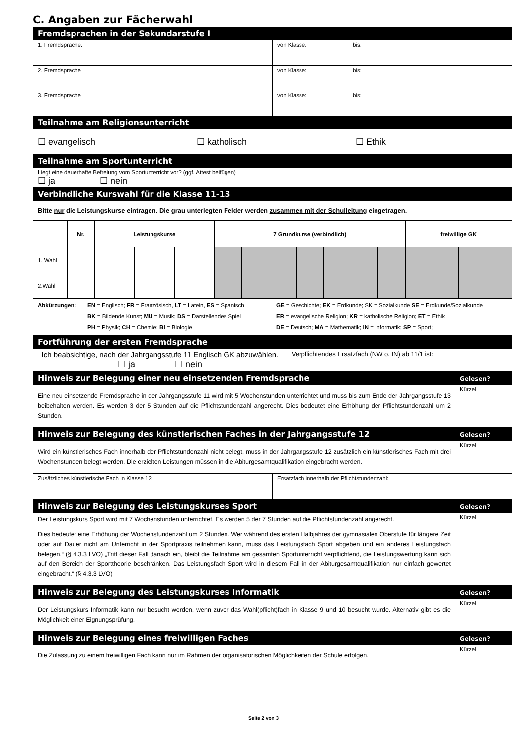C. Angaben zur Fächerwahl
| Fremdsprachen in der Sekundarstufe I | |
| 1. Fremdsprache: | von Klasse: bis: |
| 2. Fremdsprache | von Klasse: bis: |
| 3. Fremdsprache | von Klasse: bis: |
| Teilnahme am Religionsunterricht | |
| ☐ evangelisch ☐ katholisch ☐ Ethik | |
| Teilnahme am Sportunterricht | |
| Liegt eine dauerhafte Befreiung vom Sportunterricht vor? (ggf. Attest beifügen) ☐ ja ☐ nein | |
| Verbindliche Kurswahl für die Klasse 11-13 | |
| Bitte nur die Leistungskurse eintragen. Die grau unterlegten Felder werden zusammen mit der Schulleitung eingetragen. | |
| | Nr. | Leistungskurse | | | 7 Grundkurse (verbindlich) | | | | | | | freiwillige GK | |
| 1. Wahl | | | | | | | | | | | | | |
| 2.Wahl | | | | | | | | | | | | | |
| Abkürzungen: EN = Englisch; FR = Französisch, LT = Latein, ES = Spanisch BK = Bildende Kunst; MU = Musik; DS = Darstellendes Spiel PH = Physik; CH = Chemie; BI = Biologie GE = Geschichte; EK = Erdkunde; SK = Sozialkunde SE = Erdkunde/Sozialkunde ER = evangelische Religion; KR = katholische Religion; ET = Ethik DE = Deutsch; MA = Mathematik; IN = Informatik; SP = Sport; | | | | | | | | | | | | | |
| Fortführung der ersten Fremdsprache | |
| Ich beabsichtige, nach der Jahrgangsstufe 11 Englisch GK abzuwählen. ☐ ja ☐ nein | Verpflichtendes Ersatzfach (NW o. IN) ab 11/1 ist: |
| Hinweis zur Belegung einer neu einsetzenden Fremdsprache | Gelesen? |
| Eine neu einsetzende Fremdsprache in der Jahrgangsstufe 11 wird mit 5 Wochenstunden unterrichtet und muss bis zum Ende der Jahrgangsstufe 13 beibehalten werden. Es werden 3 der 5 Stunden auf die Pflichtstundenzahl angerecht. Dies bedeutet eine Erhöhung der Pflichtstundenzahl um 2 Stunden. | Kürzel |
| Hinweis zur Belegung des künstlerischen Faches in der Jahrgangsstufe 12 | Gelesen? |
| Wird ein künstlerisches Fach innerhalb der Pflichtstundenzahl nicht belegt, muss in der Jahrgangsstufe 12 zusätzlich ein künstlerisches Fach mit drei Wochenstunden belegt werden. Die erzielten Leistungen müssen in die Abiturgesamtqualifikation eingebracht werden. | Kürzel |
| Zusätzliches künstlerische Fach in Klasse 12: | Ersatzfach innerhalb der Pflichtstundenzahl: |
| Hinweis zur Belegung des Leistungskurses Sport | Gelesen? |
| Der Leistungskurs Sport wird mit 7 Wochenstunden unterrichtet. Es werden 5 der 7 Stunden auf die Pflichtstundenzahl angerecht. Dies bedeutet eine Erhöhung der Wochenstundenzahl um 2 Stunden. Wer während des ersten Halbjahres der gymnasialen Oberstufe für längere Zeit oder auf Dauer nicht am Unterricht in der Sportpraxis teilnehmen kann, muss das Leistungsfach Sport abgeben und ein anderes Leistungsfach belegen.“ (§ 4.3.3 LVO) „Tritt dieser Fall danach ein, bleibt die Teilnahme am gesamten Sportunterricht verpflichtend, die Leistungswertung kann sich auf den Bereich der Sporttheorie beschränken. Das Leistungsfach Sport wird in diesem Fall in der Abiturgesamtqualifikation nur einfach gewertet eingebracht.“ (§ 4.3.3 LVO) | Kürzel |
| Hinweis zur Belegung des Leistungskurses Informatik | Gelesen? |
| Der Leistungskurs Informatik kann nur besucht werden, wenn zuvor das Wahl(pflicht)fach in Klasse 9 und 10 besucht wurde. Alternativ gibt es die Möglichkeit einer Eignungsprüfung. | Kürzel |
| Hinweis zur Belegung eines freiwilligen Faches | Gelesen? |
| Die Zulassung zu einem freiwilligen Fach kann nur im Rahmen der organisatorischen Möglichkeiten der Schule erfolgen. | Kürzel |
Seite 2 von 3